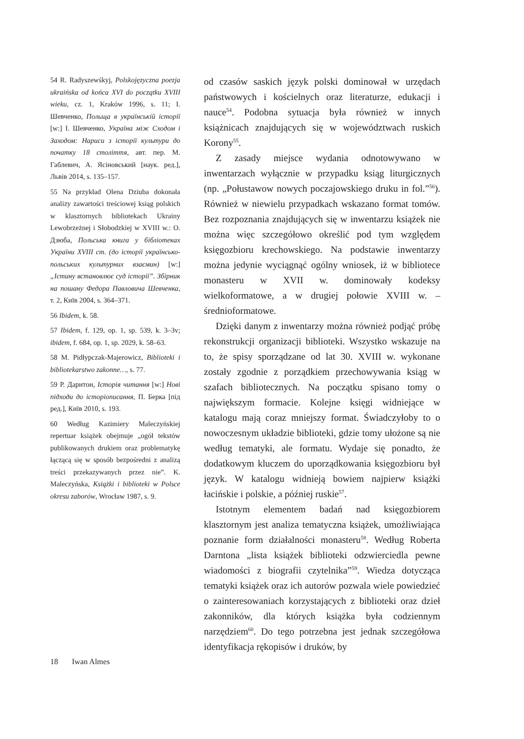54 R. Radyszewśkyj, Polskojęzyczna poezja ukraińska od końca XVI do początku XVIII wieku, cz. 1, Kraków 1996, s. 11; І. Шевченко, Польща в українській історії [w:] І. Шевченко, Україна між Сходом і Заходом: Нариси з історії культури до початку 18 століття, авт. пер. М. Габлевич, А. Ясіновський [наук. ред.], Львів 2014, s. 135–157.
55 Na przykład Olena Dziuba dokonała analizy zawartości treściowej ksiąg polskich w klasztornych bibliotekach Ukrainy Lewobrzeżnej i Słobodzkiej w XVIII w.: О. Дзюба, Польська книга у бібліотеках України XVIII ст. (до історії українсько-польських культурних взаємин) [w:] „Істину встановлює суд історії”. Збірник на пошану Федора Павловича Шевченка, т. 2, Київ 2004, s. 364–371.
56 Ibidem, k. 58.
57 Ibidem, f. 129, op. 1, sp. 539, k. 3–3v; ibidem, f. 684, op. 1, sp. 2029, k. 58–63.
58 M. Pidłypczak-Majerowicz, Biblioteki i bibliotekarstwo zakonne…, s. 77.
59 Р. Дарнтон, Історія читання [w:] Нові підходи до історіописання, П. Берка [під ред.], Київ 2010, s. 193.
60 Według Kazimiery Maleczyńskiej repertuar książek obejmuje „ogół tekstów publikowanych drukiem oraz problematykę łączącą się w sposób bezpośredni z analizą treści przekazywanych przez nie”. K. Maleczyńska, Książki i biblioteki w Polsce okresu zaborów, Wrocław 1987, s. 9.
od czasów saskich język polski dominował w urzędach państwowych i kościelnych oraz literaturze, edukacji i nauce<sup>54</sup>. Podobna sytuacja była również w innych książnicach znajdujących się w województwach ruskich Korony<sup>55</sup>.
Z zasady miejsce wydania odnotowywano w inwentarzach wyłącznie w przypadku ksiąg liturgicznych (np. „Połustawow nowych poczajowskiego druku in fol.”<sup>56</sup>). Również w niewielu przypadkach wskazano format tomów. Bez rozpoznania znajdujących się w inwentarzu książek nie można więc szczegółowo określić pod tym względem księgozbioru krechowskiego. Na podstawie inwentarzy można jedynie wyciągnąć ogólny wniosek, iż w bibliotece monasteru w XVII w. dominowały kodeksy wielkoformatowe, a w drugiej połowie XVIII w. – średnioformatowe.
Dzięki danym z inwentarzy można również podjąć próbę rekonstrukcji organizacji biblioteki. Wszystko wskazuje na to, że spisy sporządzane od lat 30. XVIII w. wykonane zostały zgodnie z porządkiem przechowywania ksiąg w szafach bibliotecznych. Na początku spisano tomy o największym formacie. Kolejne księgi widniejące w katalogu mają coraz mniejszy format. Świadczyłoby to o nowoczesnym układzie biblioteki, gdzie tomy ułożone są nie według tematyki, ale formatu. Wydaje się ponadto, że dodatkowym kluczem do uporządkowania księgozbioru był język. W katalogu widnieją bowiem najpierw książki łacińskie i polskie, a później ruskie<sup>57</sup>.
Istotnym elementem badań nad księgozbiorem klasztornym jest analiza tematyczna książek, umożliwiająca poznanie form działalności monasteru<sup>58</sup>. Według Roberta Darntona „lista książek biblioteki odzwierciedla pewne wiadomości z biografii czytelnika”<sup>59</sup>. Wiedza dotycząca tematyki książek oraz ich autorów pozwala wiele powiedzieć o zainteresowaniach korzystających z biblioteki oraz dzieł zakonników, dla których książka była codziennym narzędziem<sup>60</sup>. Do tego potrzebna jest jednak szczegółowa identyfikacja rękopisów i druków, by
18 Iwan Almes